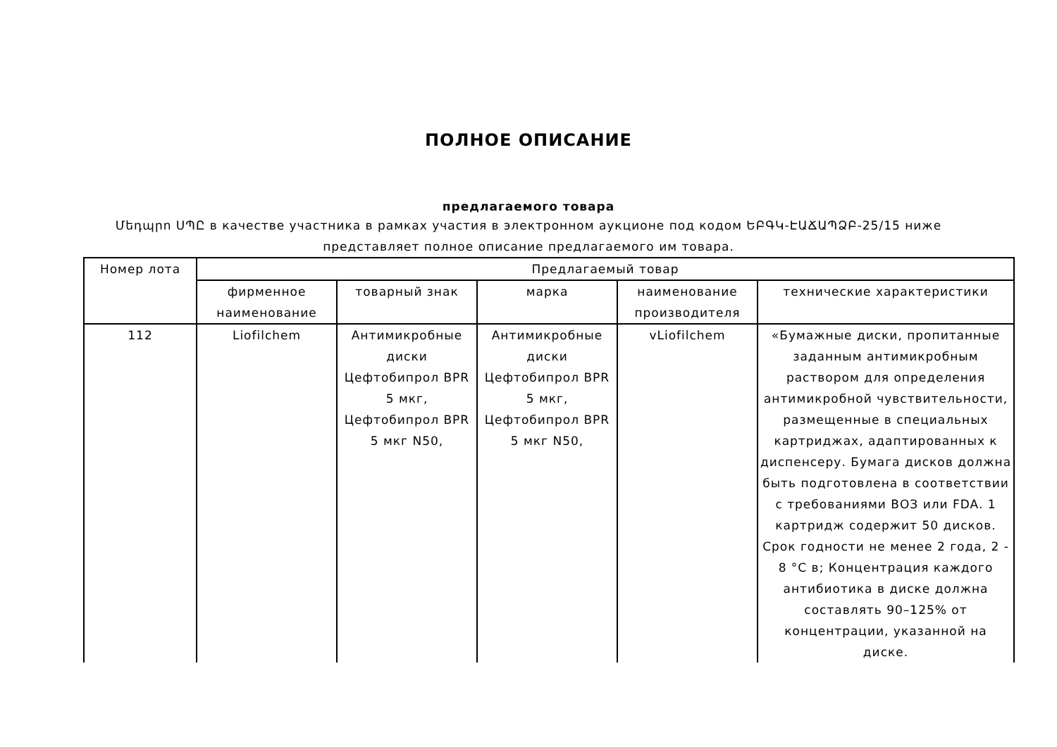ПОЛНОЕ ОПИСАНИЕ
предлагаемого товара
Մեդպրո ՍՊԸ в качестве участника в рамках участия в электронном аукционе под кодом ԵԲԳԿ-ԷԱՃԱՊՁԲ-25/15 ниже представляет полное описание предлагаемого им товара.
| Номер лота | Предлагаемый товар | | | | |
| --- | --- | --- | --- | --- | --- |
| | фирменное наименование | товарный знак | марка | наименование производителя | технические характеристики |
| 112 | Liofilchem | Антимикробные диски Цефтобипрол BPR 5 мкг, Цефтобипрол BPR 5 мкг N50, | Антимикробные диски Цефтобипрол BPR 5 мкг, Цефтобипрол BPR 5 мкг N50, | vLiofilchem | «Бумажные диски, пропитанные заданным антимикробным раствором для определения антимикробной чувствительности, размещенные в специальных картриджах, адаптированных к диспенсеру. Бумага дисков должна быть подготовлена в соответствии с требованиями ВОЗ или FDA. 1 картридж содержит 50 дисков. Срок годности не менее 2 года, 2 - 8 °C в; Концентрация каждого антибиотика в диске должна составлять 90–125% от концентрации, указанной на диске. |